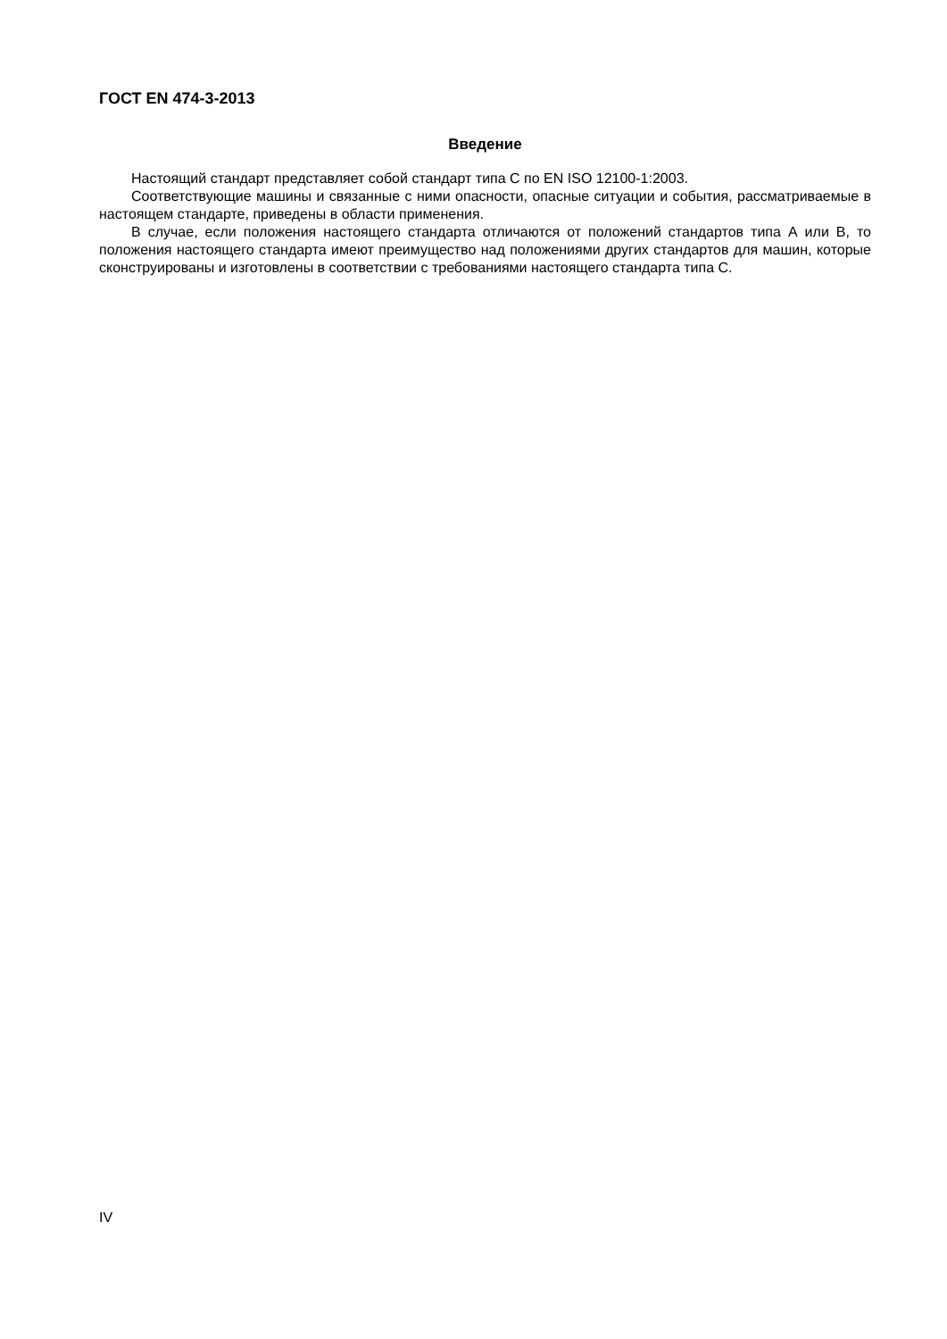ГОСТ EN 474-3-2013
Введение
Настоящий стандарт представляет собой стандарт типа С по EN ISO 12100-1:2003.
Соответствующие машины и связанные с ними опасности, опасные ситуации и события, рассматриваемые в настоящем стандарте, приведены в области применения.
В случае, если положения настоящего стандарта отличаются от положений стандартов типа А или В, то положения настоящего стандарта имеют преимущество над положениями других стандартов для машин, которые сконструированы и изготовлены в соответствии с требованиями настоящего стандарта типа С.
IV